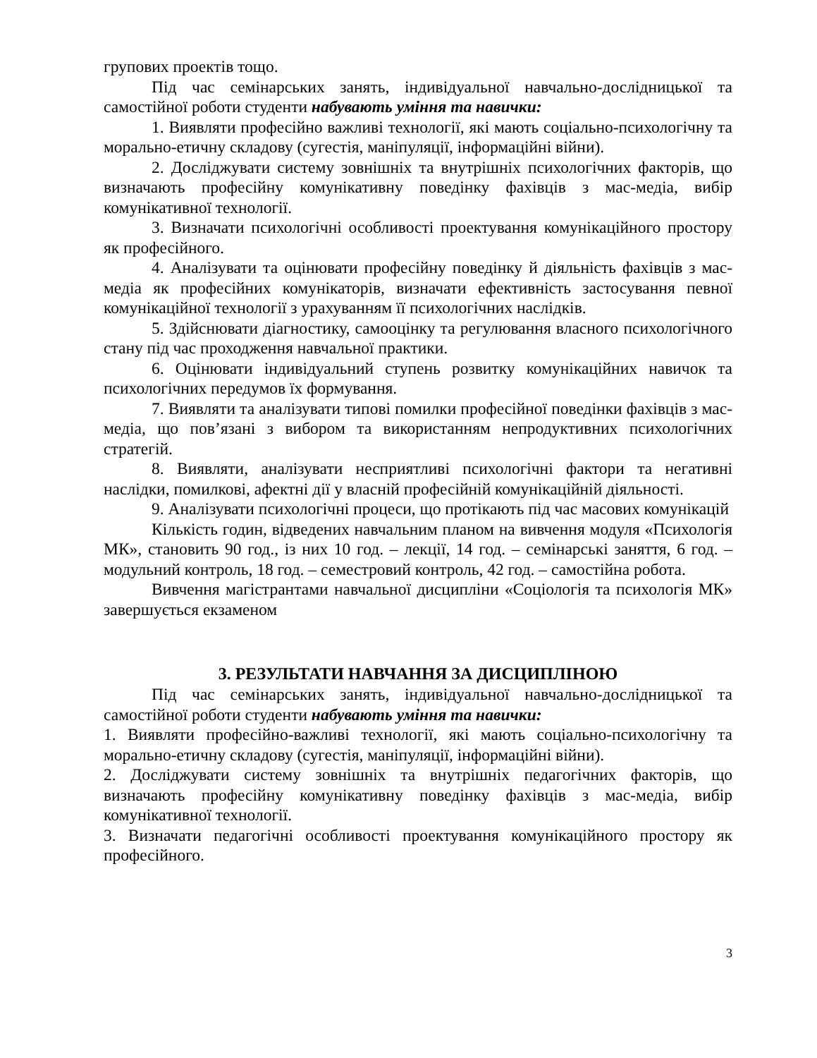групових проектів тощо.
Під час семінарських занять, індивідуальної навчально-дослідницької та самостійної роботи студенти набувають уміння та навички:
1. Виявляти професійно важливі технології, які мають соціально-психологічну та морально-етичну складову (сугестія, маніпуляції, інформаційні війни).
2. Досліджувати систему зовнішніх та внутрішніх психологічних факторів, що визначають професійну комунікативну поведінку фахівців з мас-медіа, вибір комунікативної технології.
3. Визначати психологічні особливості проектування комунікаційного простору як професійного.
4. Аналізувати та оцінювати професійну поведінку й діяльність фахівців з мас-медіа як професійних комунікаторів, визначати ефективність застосування певної комунікаційної технології з урахуванням її психологічних наслідків.
5. Здійснювати діагностику, самооцінку та регулювання власного психологічного стану під час проходження навчальної практики.
6. Оцінювати індивідуальний ступень розвитку комунікаційних навичок та психологічних передумов їх формування.
7. Виявляти та аналізувати типові помилки професійної поведінки фахівців з мас-медіа, що пов’язані з вибором та використанням непродуктивних психологічних стратегій.
8. Виявляти, аналізувати несприятливі психологічні фактори та негативні наслідки, помилкові, афектні дії у власній професійній комунікаційній діяльності.
9. Аналізувати психологічні процеси, що протікають під час масових комунікацій
Кількість годин, відведених навчальним планом на вивчення модуля «Психологія МК», становить 90 год., із них 10 год. – лекції, 14 год. – семінарські заняття, 6 год. – модульний контроль, 18 год. – семестровий контроль, 42 год. – самостійна робота.
Вивчення магістрантами навчальної дисципліни «Соціологія та психологія МК» завершується екзаменом
3. РЕЗУЛЬТАТИ НАВЧАННЯ ЗА ДИСЦИПЛІНОЮ
Під час семінарських занять, індивідуальної навчально-дослідницької та самостійної роботи студенти набувають уміння та навички:
1. Виявляти професійно-важливі технології, які мають соціально-психологічну та морально-етичну складову (сугестія, маніпуляції, інформаційні війни).
2. Досліджувати систему зовнішніх та внутрішніх педагогічних факторів, що визначають професійну комунікативну поведінку фахівців з мас-медіа, вибір комунікативної технології.
3. Визначати педагогічні особливості проектування комунікаційного простору як професійного.
3